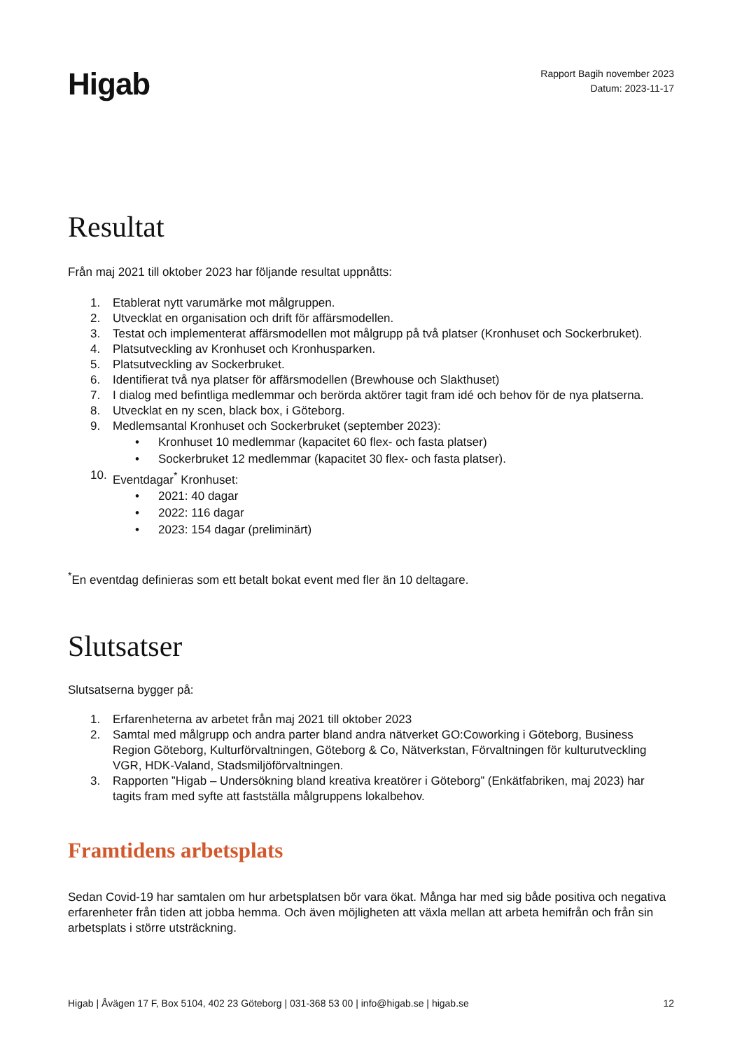Higab
Rapport Bagih november 2023
Datum: 2023-11-17
Resultat
Från maj 2021 till oktober 2023 har följande resultat uppnåtts:
1. Etablerat nytt varumärke mot målgruppen.
2. Utvecklat en organisation och drift för affärsmodellen.
3. Testat och implementerat affärsmodellen mot målgrupp på två platser (Kronhuset och Sockerbruket).
4. Platsutveckling av Kronhuset och Kronhusparken.
5. Platsutveckling av Sockerbruket.
6. Identifierat två nya platser för affärsmodellen (Brewhouse och Slakthuset)
7. I dialog med befintliga medlemmar och berörda aktörer tagit fram idé och behov för de nya platserna.
8. Utvecklat en ny scen, black box, i Göteborg.
9. Medlemsantal Kronhuset och Sockerbruket (september 2023):
• Kronhuset 10 medlemmar (kapacitet 60 flex- och fasta platser)
• Sockerbruket 12 medlemmar (kapacitet 30 flex- och fasta platser).
10. Eventdagar<sup>*</sup> Kronhuset:
• 2021: 40 dagar
• 2022: 116 dagar
• 2023: 154 dagar (preliminärt)
<sup>*</sup> En eventdag definieras som ett betalt bokat event med fler än 10 deltagare.
Slutsatser
Slutsatserna bygger på:
1. Erfarenheterna av arbetet från maj 2021 till oktober 2023
2. Samtal med målgrupp och andra parter bland andra nätverket GO:Coworking i Göteborg, Business Region Göteborg, Kulturförvaltningen, Göteborg & Co, Nätverkstan, Förvaltningen för kulturutveckling VGR, HDK-Valand, Stadsmiljöförvaltningen.
3. Rapporten ”Higab – Undersökning bland kreativa kreatörer i Göteborg” (Enkätfabriken, maj 2023) har tagits fram med syfte att fastställa målgruppens lokalbehov.
Framtidens arbetsplats
Sedan Covid-19 har samtalen om hur arbetsplatsen bör vara ökat. Många har med sig både positiva och negativa erfarenheter från tiden att jobba hemma. Och även möjligheten att växla mellan att arbeta hemifrån och från sin arbetsplats i större utsträckning.
Higab | Åvägen 17 F, Box 5104, 402 23 Göteborg | 031-368 53 00 | info@higab.se | higab.se 12